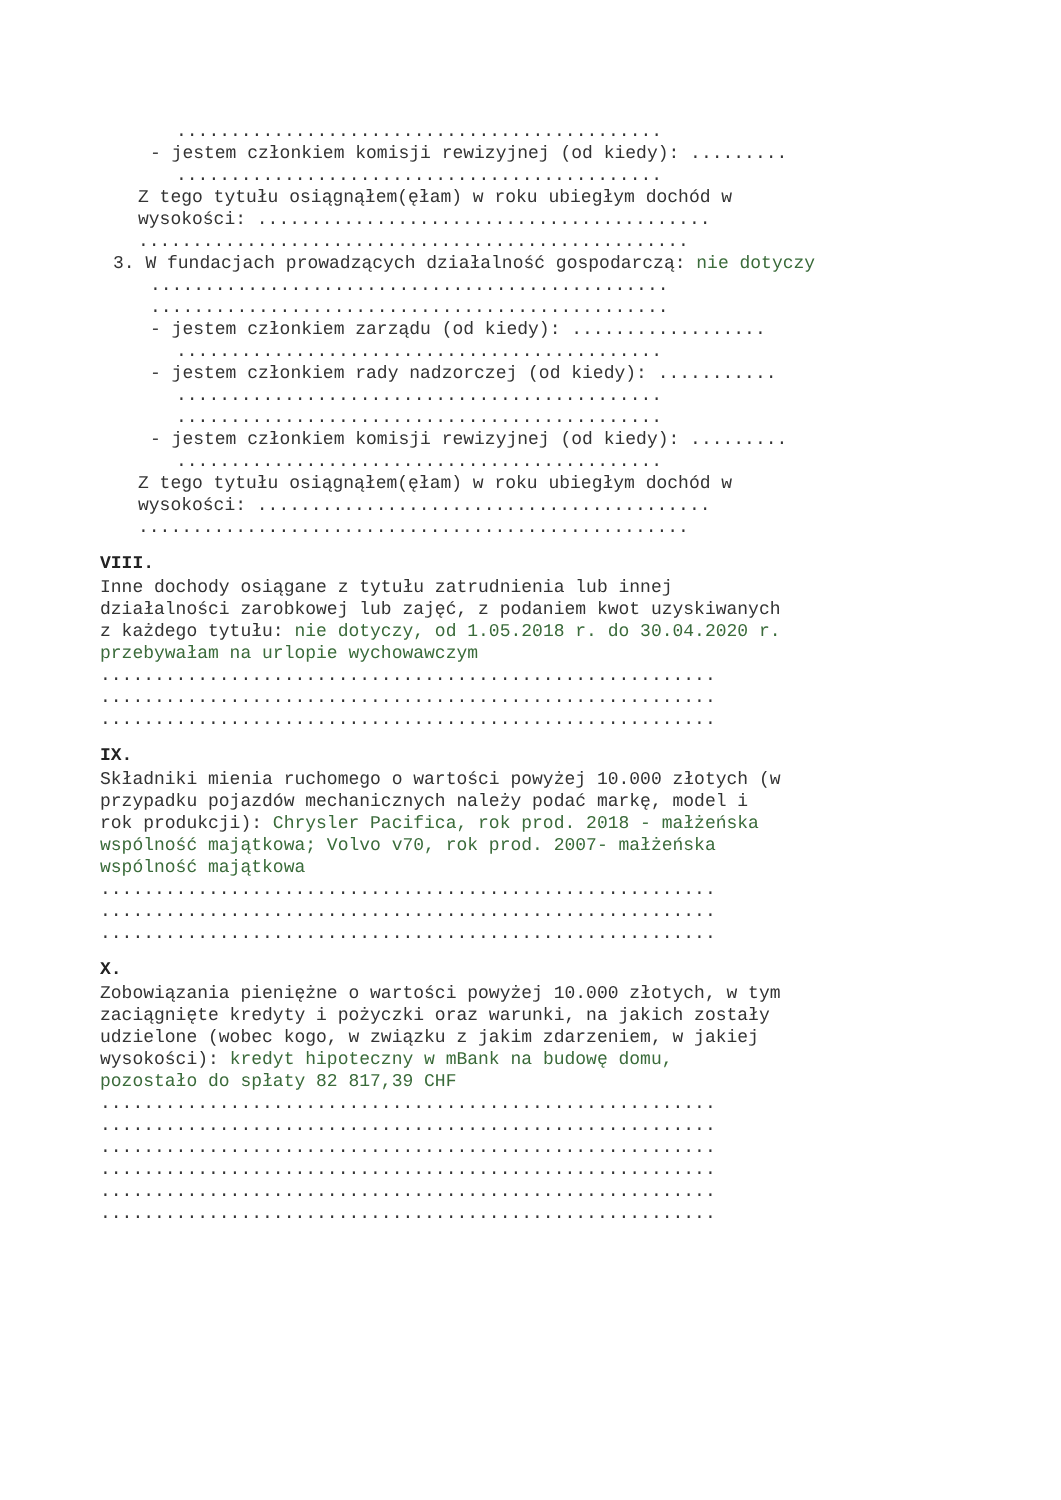.............................................
- jestem członkiem komisji rewizyjnej (od kiedy): .........
.............................................
Z tego tytułu osiągnąłem(ęłam) w roku ubiegłym dochód w
wysokości: ..........................................
...................................................
3. W fundacjach prowadzących działalność gospodarczą: nie dotyczy
................................................
................................................
- jestem członkiem zarządu (od kiedy): ..................
.............................................
- jestem członkiem rady nadzorczej (od kiedy): ...........
.............................................
.............................................
- jestem członkiem komisji rewizyjnej (od kiedy): .........
.............................................
Z tego tytułu osiągnąłem(ęłam) w roku ubiegłym dochód w
wysokości: ..........................................
...................................................
VIII.
Inne dochody osiągane z tytułu zatrudnienia lub innej
działalności zarobkowej lub zajęć, z podaniem kwot uzyskiwanych
z każdego tytułu: nie dotyczy, od 1.05.2018 r. do 30.04.2020 r.
przebywałam na urlopie wychowawczym
.........................................................
.........................................................
.........................................................
IX.
Składniki mienia ruchomego o wartości powyżej 10.000 złotych (w
przypadku pojazdów mechanicznych należy podać markę, model i
rok produkcji): Chrysler Pacifica, rok prod. 2018 - małżeńska
wspólność majątkowa; Volvo v70, rok prod. 2007- małżeńska
wspólność majątkowa
.........................................................
.........................................................
.........................................................
X.
Zobowiązania pieniężne o wartości powyżej 10.000 złotych, w tym
zaciągnięte kredyty i pożyczki oraz warunki, na jakich zostały
udzielone (wobec kogo, w związku z jakim zdarzeniem, w jakiej
wysokości): kredyt hipoteczny w mBank na budowę domu,
pozostało do spłaty 82 817,39 CHF
.........................................................
.........................................................
.........................................................
.........................................................
.........................................................
.........................................................